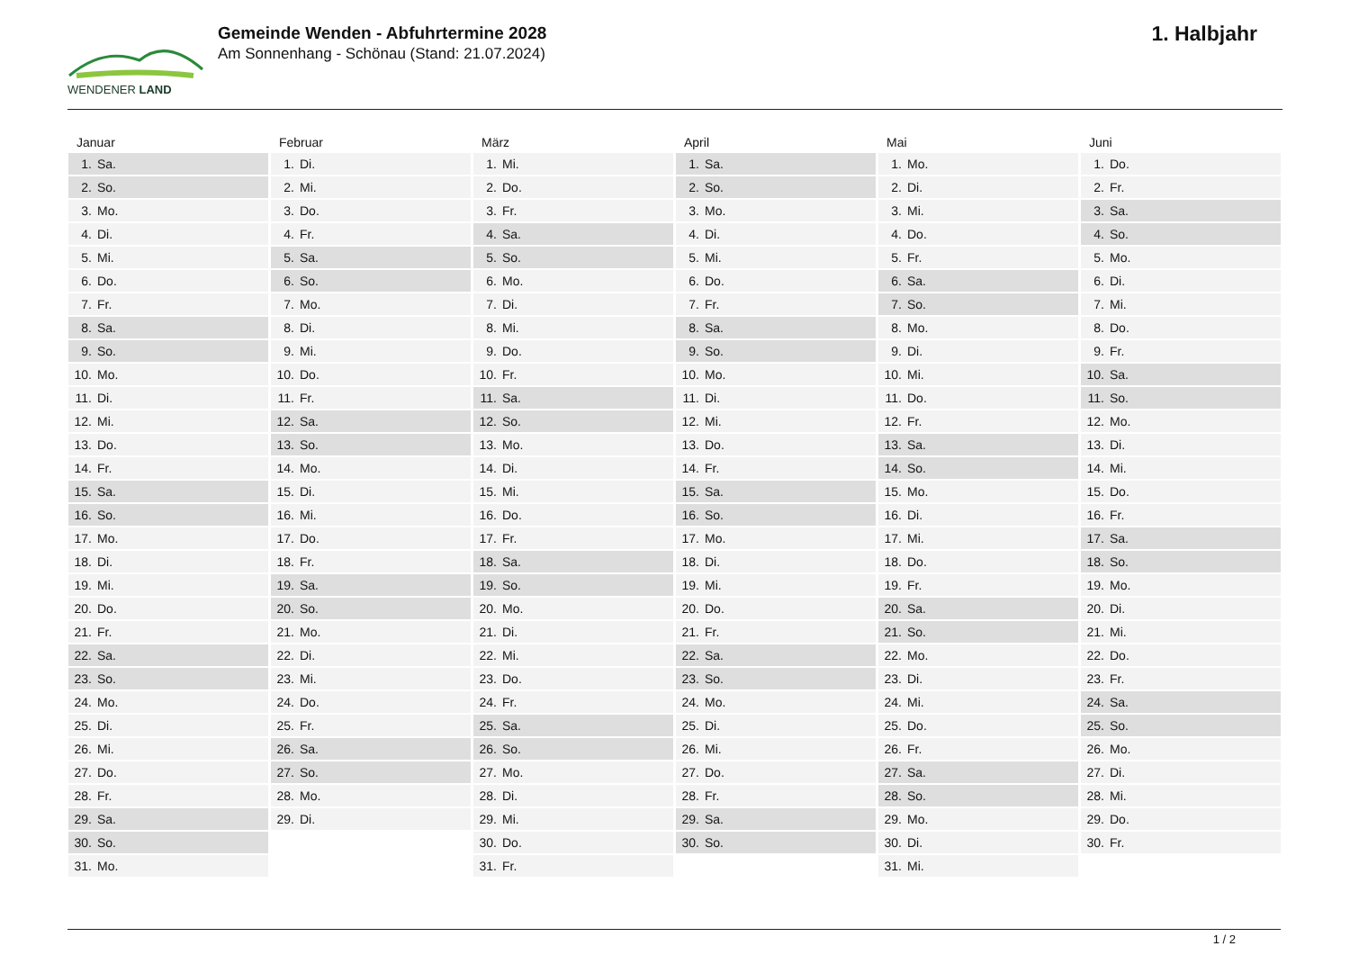WENDENER LAND
Gemeinde Wenden - Abfuhrtermine 2028
Am Sonnenhang - Schönau (Stand: 21.07.2024)
1. Halbjahr
Januar
| 1. | Sa. |
| 2. | So. |
| 3. | Mo. |
| 4. | Di. |
| 5. | Mi. |
| 6. | Do. |
| 7. | Fr. |
| 8. | Sa. |
| 9. | So. |
| 10. | Mo. |
| 11. | Di. |
| 12. | Mi. |
| 13. | Do. |
| 14. | Fr. |
| 15. | Sa. |
| 16. | So. |
| 17. | Mo. |
| 18. | Di. |
| 19. | Mi. |
| 20. | Do. |
| 21. | Fr. |
| 22. | Sa. |
| 23. | So. |
| 24. | Mo. |
| 25. | Di. |
| 26. | Mi. |
| 27. | Do. |
| 28. | Fr. |
| 29. | Sa. |
| 30. | So. |
| 31. | Mo. |
Februar
| 1. | Di. |
| 2. | Mi. |
| 3. | Do. |
| 4. | Fr. |
| 5. | Sa. |
| 6. | So. |
| 7. | Mo. |
| 8. | Di. |
| 9. | Mi. |
| 10. | Do. |
| 11. | Fr. |
| 12. | Sa. |
| 13. | So. |
| 14. | Mo. |
| 15. | Di. |
| 16. | Mi. |
| 17. | Do. |
| 18. | Fr. |
| 19. | Sa. |
| 20. | So. |
| 21. | Mo. |
| 22. | Di. |
| 23. | Mi. |
| 24. | Do. |
| 25. | Fr. |
| 26. | Sa. |
| 27. | So. |
| 28. | Mo. |
| 29. | Di. |
März
| 1. | Mi. |
| 2. | Do. |
| 3. | Fr. |
| 4. | Sa. |
| 5. | So. |
| 6. | Mo. |
| 7. | Di. |
| 8. | Mi. |
| 9. | Do. |
| 10. | Fr. |
| 11. | Sa. |
| 12. | So. |
| 13. | Mo. |
| 14. | Di. |
| 15. | Mi. |
| 16. | Do. |
| 17. | Fr. |
| 18. | Sa. |
| 19. | So. |
| 20. | Mo. |
| 21. | Di. |
| 22. | Mi. |
| 23. | Do. |
| 24. | Fr. |
| 25. | Sa. |
| 26. | So. |
| 27. | Mo. |
| 28. | Di. |
| 29. | Mi. |
| 30. | Do. |
| 31. | Fr. |
April
| 1. | Sa. |
| 2. | So. |
| 3. | Mo. |
| 4. | Di. |
| 5. | Mi. |
| 6. | Do. |
| 7. | Fr. |
| 8. | Sa. |
| 9. | So. |
| 10. | Mo. |
| 11. | Di. |
| 12. | Mi. |
| 13. | Do. |
| 14. | Fr. |
| 15. | Sa. |
| 16. | So. |
| 17. | Mo. |
| 18. | Di. |
| 19. | Mi. |
| 20. | Do. |
| 21. | Fr. |
| 22. | Sa. |
| 23. | So. |
| 24. | Mo. |
| 25. | Di. |
| 26. | Mi. |
| 27. | Do. |
| 28. | Fr. |
| 29. | Sa. |
| 30. | So. |
Mai
| 1. | Mo. |
| 2. | Di. |
| 3. | Mi. |
| 4. | Do. |
| 5. | Fr. |
| 6. | Sa. |
| 7. | So. |
| 8. | Mo. |
| 9. | Di. |
| 10. | Mi. |
| 11. | Do. |
| 12. | Fr. |
| 13. | Sa. |
| 14. | So. |
| 15. | Mo. |
| 16. | Di. |
| 17. | Mi. |
| 18. | Do. |
| 19. | Fr. |
| 20. | Sa. |
| 21. | So. |
| 22. | Mo. |
| 23. | Di. |
| 24. | Mi. |
| 25. | Do. |
| 26. | Fr. |
| 27. | Sa. |
| 28. | So. |
| 29. | Mo. |
| 30. | Di. |
| 31. | Mi. |
Juni
| 1. | Do. |
| 2. | Fr. |
| 3. | Sa. |
| 4. | So. |
| 5. | Mo. |
| 6. | Di. |
| 7. | Mi. |
| 8. | Do. |
| 9. | Fr. |
| 10. | Sa. |
| 11. | So. |
| 12. | Mo. |
| 13. | Di. |
| 14. | Mi. |
| 15. | Do. |
| 16. | Fr. |
| 17. | Sa. |
| 18. | So. |
| 19. | Mo. |
| 20. | Di. |
| 21. | Mi. |
| 22. | Do. |
| 23. | Fr. |
| 24. | Sa. |
| 25. | So. |
| 26. | Mo. |
| 27. | Di. |
| 28. | Mi. |
| 29. | Do. |
| 30. | Fr. |
1 / 2